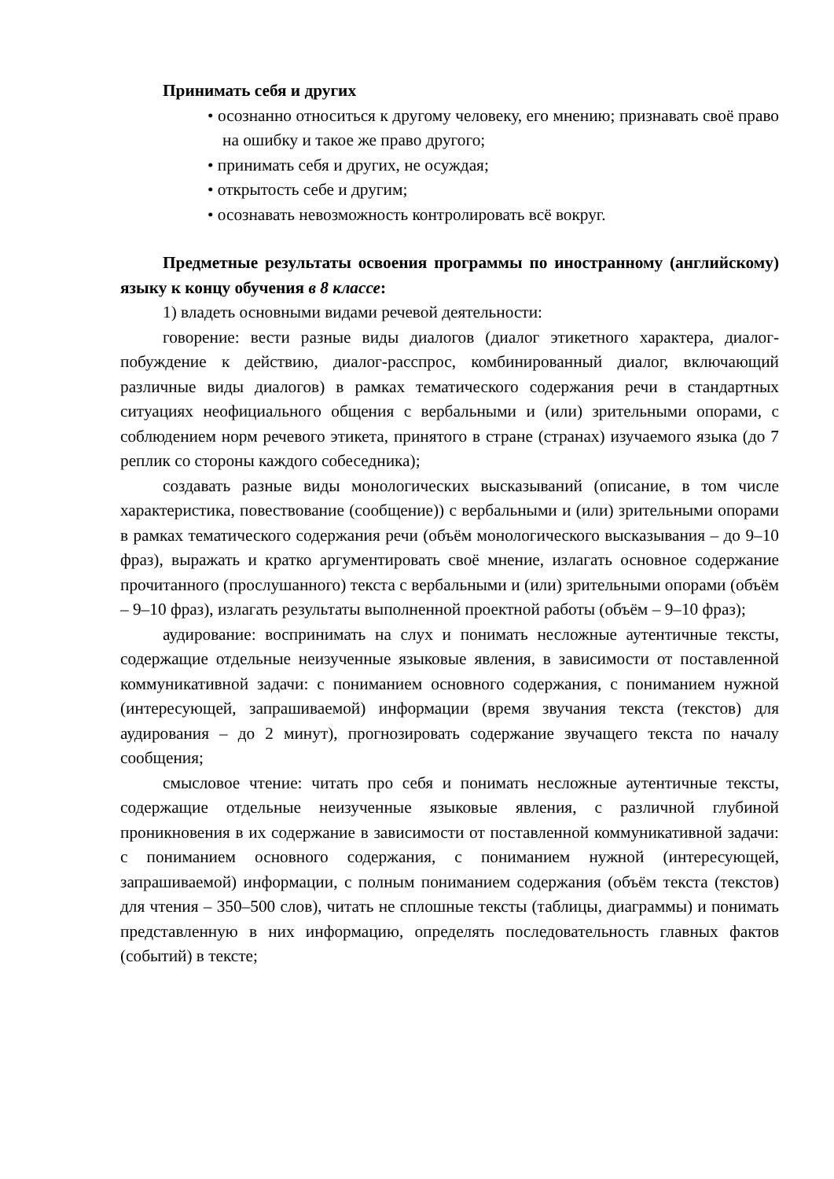Принимать себя и других
• осознанно относиться к другому человеку, его мнению; признавать своё право на ошибку и такое же право другого;
• принимать себя и других, не осуждая;
• открытость себе и другим;
• осознавать невозможность контролировать всё вокруг.
Предметные результаты освоения программы по иностранному (английскому) языку к концу обучения в 8 классе:
1) владеть основными видами речевой деятельности:
говорение: вести разные виды диалогов (диалог этикетного характера, диалог-побуждение к действию, диалог-расспрос, комбинированный диалог, включающий различные виды диалогов) в рамках тематического содержания речи в стандартных ситуациях неофициального общения с вербальными и (или) зрительными опорами, с соблюдением норм речевого этикета, принятого в стране (странах) изучаемого языка (до 7 реплик со стороны каждого собеседника);
создавать разные виды монологических высказываний (описание, в том числе характеристика, повествование (сообщение)) с вербальными и (или) зрительными опорами в рамках тематического содержания речи (объём монологического высказывания – до 9–10 фраз), выражать и кратко аргументировать своё мнение, излагать основное содержание прочитанного (прослушанного) текста с вербальными и (или) зрительными опорами (объём – 9–10 фраз), излагать результаты выполненной проектной работы (объём – 9–10 фраз);
аудирование: воспринимать на слух и понимать несложные аутентичные тексты, содержащие отдельные неизученные языковые явления, в зависимости от поставленной коммуникативной задачи: с пониманием основного содержания, с пониманием нужной (интересующей, запрашиваемой) информации (время звучания текста (текстов) для аудирования – до 2 минут), прогнозировать содержание звучащего текста по началу сообщения;
смысловое чтение: читать про себя и понимать несложные аутентичные тексты, содержащие отдельные неизученные языковые явления, с различной глубиной проникновения в их содержание в зависимости от поставленной коммуникативной задачи: с пониманием основного содержания, с пониманием нужной (интересующей, запрашиваемой) информации, с полным пониманием содержания (объём текста (текстов) для чтения – 350–500 слов), читать не сплошные тексты (таблицы, диаграммы) и понимать представленную в них информацию, определять последовательность главных фактов (событий) в тексте;